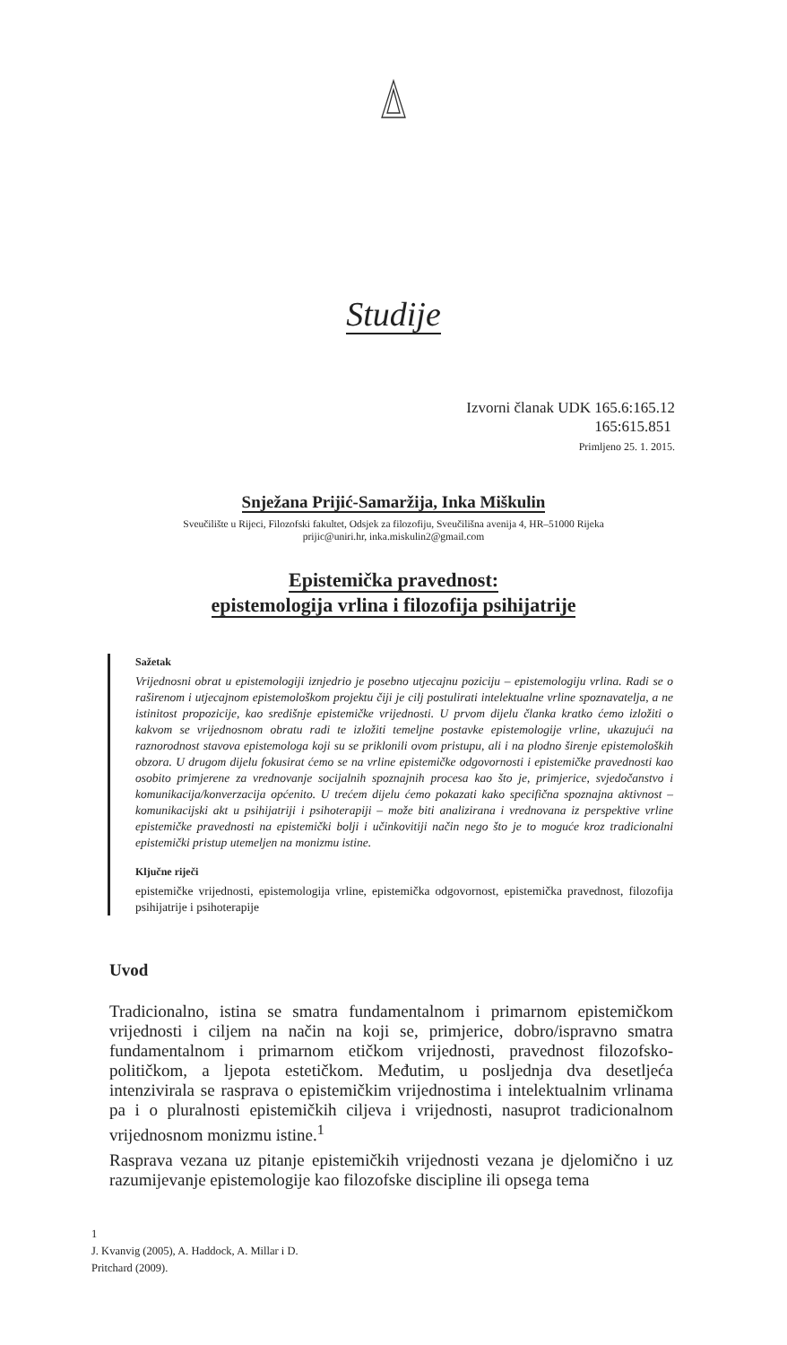Studije
Izvorni članak UDK 165.6:165.12
165:615.851
Primljeno 25. 1. 2015.
Snježana Prijić-Samaržija, Inka Miškulin
Sveučilište u Rijeci, Filozofski fakultet, Odsjek za filozofiju, Sveučilišna avenija 4, HR–51000 Rijeka
prijic@uniri.hr, inka.miskulin2@gmail.com
Epistemička pravednost:
epistemologija vrlina i filozofija psihijatrije
Sažetak
Vrijednosni obrat u epistemologiji iznjedrio je posebno utjecajnu poziciju – epistemologiju vrlina. Radi se o raširenom i utjecajnom epistemološkom projektu čiji je cilj postulirati intelektualne vrline spoznavatelja, a ne istinitost propozicije, kao središnje epistemičke vrijednosti. U prvom dijelu članka kratko ćemo izložiti o kakvom se vrijednosnom obratu radi te izložiti temeljne postavke epistemologije vrline, ukazujući na raznorodnost stavova epistemologa koji su se priklonili ovom pristupu, ali i na plodno širenje epistemoloških obzora. U drugom dijelu fokusirat ćemo se na vrline epistemičke odgovornosti i epistemičke pravednosti kao osobito primjerene za vrednovanje socijalnih spoznajnih procesa kao što je, primjerice, svjedočanstvo i komunikacija/konverzacija općenito. U trećem dijelu ćemo pokazati kako specifična spoznajna aktivnost – komunikacijski akt u psihijatriji i psihoterapiji – može biti analizirana i vrednovana iz perspektive vrline epistemičke pravednosti na epistemički bolji i učinkovitiji način nego što je to moguće kroz tradicionalni epistemički pristup utemeljen na monizmu istine.
Ključne riječi
epistemičke vrijednosti, epistemologija vrline, epistemička odgovornost, epistemička pravednost, filozofija psihijatrije i psihoterapije
Uvod
Tradicionalno, istina se smatra fundamentalnom i primarnom epistemičkom vrijednosti i ciljem na način na koji se, primjerice, dobro/ispravno smatra fundamentalnom i primarnom etičkom vrijednosti, pravednost filozofsko-političkom, a ljepota estetičkom. Međutim, u posljednja dva desetljeća intenzivirala se rasprava o epistemičkim vrijednostima i intelektualnim vrlinama pa i o pluralnosti epistemičkih ciljeva i vrijednosti, nasuprot tradicionalnom vrijednosnom monizmu istine.<sup>1</sup>
Rasprava vezana uz pitanje epistemičkih vrijednosti vezana je djelomično i uz razumijevanje epistemologije kao filozofske discipline ili opsega tema
1
J. Kvanvig (2005), A. Haddock, A. Millar i D.
Pritchard (2009).